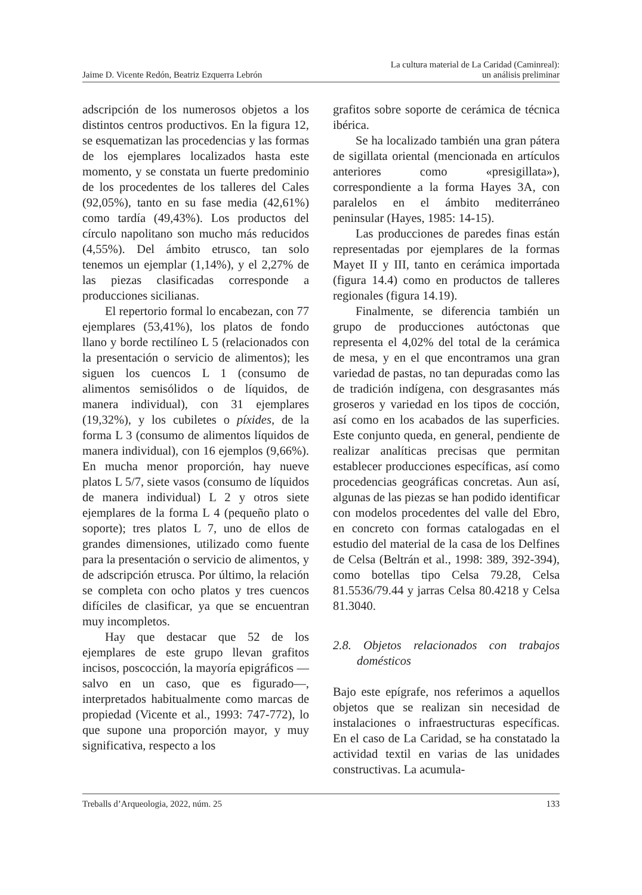Jaime D. Vicente Redón, Beatriz Ezquerra Lebrón
La cultura material de La Caridad (Caminreal):
un análisis preliminar
adscripción de los numerosos objetos a los distintos centros productivos. En la figura 12, se esquematizan las procedencias y las formas de los ejemplares localizados hasta este momento, y se constata un fuerte predominio de los procedentes de los talleres del Cales (92,05%), tanto en su fase media (42,61%) como tardía (49,43%). Los productos del círculo napolitano son mucho más reducidos (4,55%). Del ámbito etrusco, tan solo tenemos un ejemplar (1,14%), y el 2,27% de las piezas clasificadas corresponde a producciones sicilianas.
El repertorio formal lo encabezan, con 77 ejemplares (53,41%), los platos de fondo llano y borde rectilíneo L 5 (relacionados con la presentación o servicio de alimentos); les siguen los cuencos L 1 (consumo de alimentos semisólidos o de líquidos, de manera individual), con 31 ejemplares (19,32%), y los cubiletes o píxides, de la forma L 3 (consumo de alimentos líquidos de manera individual), con 16 ejemplos (9,66%). En mucha menor proporción, hay nueve platos L 5/7, siete vasos (consumo de líquidos de manera individual) L 2 y otros siete ejemplares de la forma L 4 (pequeño plato o soporte); tres platos L 7, uno de ellos de grandes dimensiones, utilizado como fuente para la presentación o servicio de alimentos, y de adscripción etrusca. Por último, la relación se completa con ocho platos y tres cuencos difíciles de clasificar, ya que se encuentran muy incompletos.
Hay que destacar que 52 de los ejemplares de este grupo llevan grafitos incisos, poscocción, la mayoría epigráficos —salvo en un caso, que es figurado—, interpretados habitualmente como marcas de propiedad (Vicente et al., 1993: 747-772), lo que supone una proporción mayor, y muy significativa, respecto a los
grafitos sobre soporte de cerámica de técnica ibérica.
Se ha localizado también una gran pátera de sigillata oriental (mencionada en artículos anteriores como «presigillata»), correspondiente a la forma Hayes 3A, con paralelos en el ámbito mediterráneo peninsular (Hayes, 1985: 14-15).
Las producciones de paredes finas están representadas por ejemplares de la formas Mayet II y III, tanto en cerámica importada (figura 14.4) como en productos de talleres regionales (figura 14.19).
Finalmente, se diferencia también un grupo de producciones autóctonas que representa el 4,02% del total de la cerámica de mesa, y en el que encontramos una gran variedad de pastas, no tan depuradas como las de tradición indígena, con desgrasantes más groseros y variedad en los tipos de cocción, así como en los acabados de las superficies. Este conjunto queda, en general, pendiente de realizar analíticas precisas que permitan establecer producciones específicas, así como procedencias geográficas concretas. Aun así, algunas de las piezas se han podido identificar con modelos procedentes del valle del Ebro, en concreto con formas catalogadas en el estudio del material de la casa de los Delfines de Celsa (Beltrán et al., 1998: 389, 392-394), como botellas tipo Celsa 79.28, Celsa 81.5536/79.44 y jarras Celsa 80.4218 y Celsa 81.3040.
2.8. Objetos relacionados con trabajos domésticos
Bajo este epígrafe, nos referimos a aquellos objetos que se realizan sin necesidad de instalaciones o infraestructuras específicas. En el caso de La Caridad, se ha constatado la actividad textil en varias de las unidades constructivas. La acumula-
Treballs d’Arqueologia, 2022, núm. 25
133